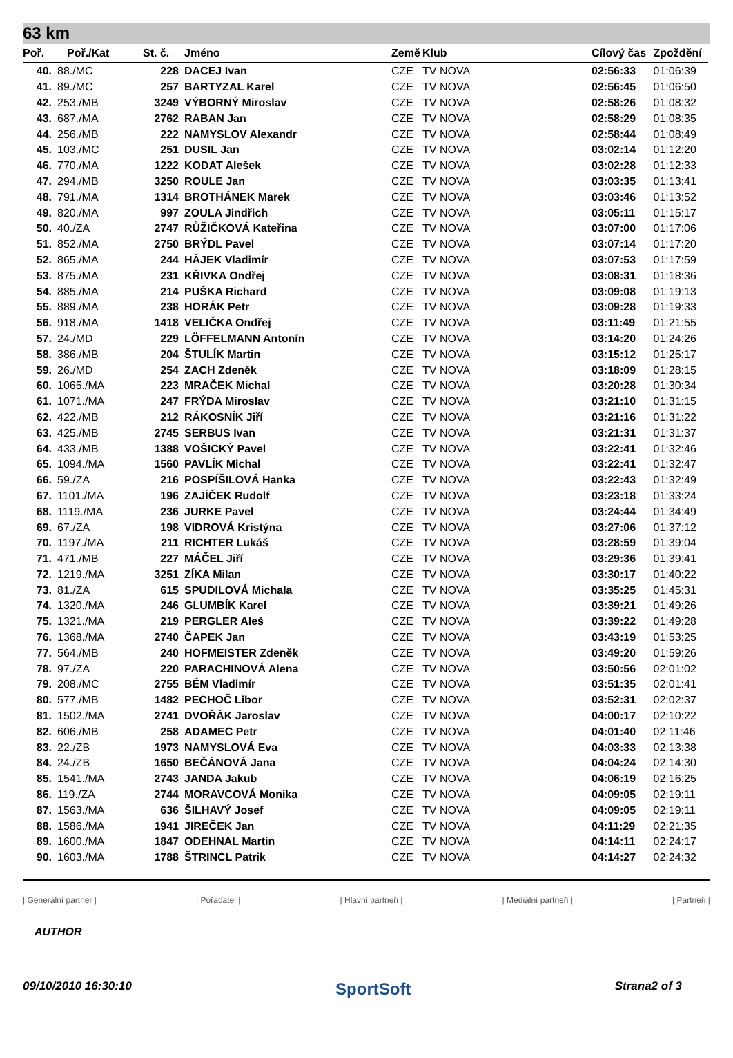63 km
| Poř. | Poř./Kat | St. č. | Jméno | Země | Klub | Cílový čas | Zpoždění |
| --- | --- | --- | --- | --- | --- | --- | --- |
| 40. | 88./MC | 228 | DACEJ Ivan | CZE | TV NOVA | 02:56:33 | 01:06:39 |
| 41. | 89./MC | 257 | BARTYZAL Karel | CZE | TV NOVA | 02:56:45 | 01:06:50 |
| 42. | 253./MB | 3249 | VÝBORNÝ Miroslav | CZE | TV NOVA | 02:58:26 | 01:08:32 |
| 43. | 687./MA | 2762 | RABAN Jan | CZE | TV NOVA | 02:58:29 | 01:08:35 |
| 44. | 256./MB | 222 | NAMYSLOV Alexandr | CZE | TV NOVA | 02:58:44 | 01:08:49 |
| 45. | 103./MC | 251 | DUSIL Jan | CZE | TV NOVA | 03:02:14 | 01:12:20 |
| 46. | 770./MA | 1222 | KODAT Alešek | CZE | TV NOVA | 03:02:28 | 01:12:33 |
| 47. | 294./MB | 3250 | ROULE Jan | CZE | TV NOVA | 03:03:35 | 01:13:41 |
| 48. | 791./MA | 1314 | BROTHÁNEK Marek | CZE | TV NOVA | 03:03:46 | 01:13:52 |
| 49. | 820./MA | 997 | ZOULA Jindřich | CZE | TV NOVA | 03:05:11 | 01:15:17 |
| 50. | 40./ZA | 2747 | RŮŽIČKOVÁ Kateřina | CZE | TV NOVA | 03:07:00 | 01:17:06 |
| 51. | 852./MA | 2750 | BRÝDL Pavel | CZE | TV NOVA | 03:07:14 | 01:17:20 |
| 52. | 865./MA | 244 | HÁJEK Vladimír | CZE | TV NOVA | 03:07:53 | 01:17:59 |
| 53. | 875./MA | 231 | KŘIVKA Ondřej | CZE | TV NOVA | 03:08:31 | 01:18:36 |
| 54. | 885./MA | 214 | PUŠKA Richard | CZE | TV NOVA | 03:09:08 | 01:19:13 |
| 55. | 889./MA | 238 | HORÁK Petr | CZE | TV NOVA | 03:09:28 | 01:19:33 |
| 56. | 918./MA | 1418 | VELIČKA Ondřej | CZE | TV NOVA | 03:11:49 | 01:21:55 |
| 57. | 24./MD | 229 | LÖFFELMANN Antonín | CZE | TV NOVA | 03:14:20 | 01:24:26 |
| 58. | 386./MB | 204 | ŠTULÍK Martin | CZE | TV NOVA | 03:15:12 | 01:25:17 |
| 59. | 26./MD | 254 | ZACH Zdeněk | CZE | TV NOVA | 03:18:09 | 01:28:15 |
| 60. | 1065./MA | 223 | MRAČEK Michal | CZE | TV NOVA | 03:20:28 | 01:30:34 |
| 61. | 1071./MA | 247 | FRÝDA Miroslav | CZE | TV NOVA | 03:21:10 | 01:31:15 |
| 62. | 422./MB | 212 | RÁKOSNÍK Jiří | CZE | TV NOVA | 03:21:16 | 01:31:22 |
| 63. | 425./MB | 2745 | SERBUS Ivan | CZE | TV NOVA | 03:21:31 | 01:31:37 |
| 64. | 433./MB | 1388 | VOŠICKÝ Pavel | CZE | TV NOVA | 03:22:41 | 01:32:46 |
| 65. | 1094./MA | 1560 | PAVLÍK Michal | CZE | TV NOVA | 03:22:41 | 01:32:47 |
| 66. | 59./ZA | 216 | POSPÍŠILOVÁ Hanka | CZE | TV NOVA | 03:22:43 | 01:32:49 |
| 67. | 1101./MA | 196 | ZAJÍČEK Rudolf | CZE | TV NOVA | 03:23:18 | 01:33:24 |
| 68. | 1119./MA | 236 | JURKE Pavel | CZE | TV NOVA | 03:24:44 | 01:34:49 |
| 69. | 67./ZA | 198 | VIDROVÁ Kristýna | CZE | TV NOVA | 03:27:06 | 01:37:12 |
| 70. | 1197./MA | 211 | RICHTER Lukáš | CZE | TV NOVA | 03:28:59 | 01:39:04 |
| 71. | 471./MB | 227 | MÁČEL Jiří | CZE | TV NOVA | 03:29:36 | 01:39:41 |
| 72. | 1219./MA | 3251 | ZÍKA Milan | CZE | TV NOVA | 03:30:17 | 01:40:22 |
| 73. | 81./ZA | 615 | SPUDILOVÁ Michala | CZE | TV NOVA | 03:35:25 | 01:45:31 |
| 74. | 1320./MA | 246 | GLUMBÍK Karel | CZE | TV NOVA | 03:39:21 | 01:49:26 |
| 75. | 1321./MA | 219 | PERGLER Aleš | CZE | TV NOVA | 03:39:22 | 01:49:28 |
| 76. | 1368./MA | 2740 | ČAPEK Jan | CZE | TV NOVA | 03:43:19 | 01:53:25 |
| 77. | 564./MB | 240 | HOFMEISTER Zdeněk | CZE | TV NOVA | 03:49:20 | 01:59:26 |
| 78. | 97./ZA | 220 | PARACHINOVÁ Alena | CZE | TV NOVA | 03:50:56 | 02:01:02 |
| 79. | 208./MC | 2755 | BÉM Vladimír | CZE | TV NOVA | 03:51:35 | 02:01:41 |
| 80. | 577./MB | 1482 | PECHOČ Libor | CZE | TV NOVA | 03:52:31 | 02:02:37 |
| 81. | 1502./MA | 2741 | DVOŘÁK Jaroslav | CZE | TV NOVA | 04:00:17 | 02:10:22 |
| 82. | 606./MB | 258 | ADAMEC Petr | CZE | TV NOVA | 04:01:40 | 02:11:46 |
| 83. | 22./ZB | 1973 | NAMYSLOVÁ Eva | CZE | TV NOVA | 04:03:33 | 02:13:38 |
| 84. | 24./ZB | 1650 | BEČÁNOVÁ Jana | CZE | TV NOVA | 04:04:24 | 02:14:30 |
| 85. | 1541./MA | 2743 | JANDA Jakub | CZE | TV NOVA | 04:06:19 | 02:16:25 |
| 86. | 119./ZA | 2744 | MORAVCOVÁ Monika | CZE | TV NOVA | 04:09:05 | 02:19:11 |
| 87. | 1563./MA | 636 | ŠILHAVÝ Josef | CZE | TV NOVA | 04:09:05 | 02:19:11 |
| 88. | 1586./MA | 1941 | JIREČEK Jan | CZE | TV NOVA | 04:11:29 | 02:21:35 |
| 89. | 1600./MA | 1847 | ODEHNAL Martin | CZE | TV NOVA | 04:14:11 | 02:24:17 |
| 90. | 1603./MA | 1788 | ŠTRINCL Patrik | CZE | TV NOVA | 04:14:27 | 02:24:32 |
| Generální partner | | Pořadatel | | Hlavní partneři | | Mediální partneři | | Partneři |
AUTHOR
09/10/2010 16:30:10 SportSoft Strana2 of 3